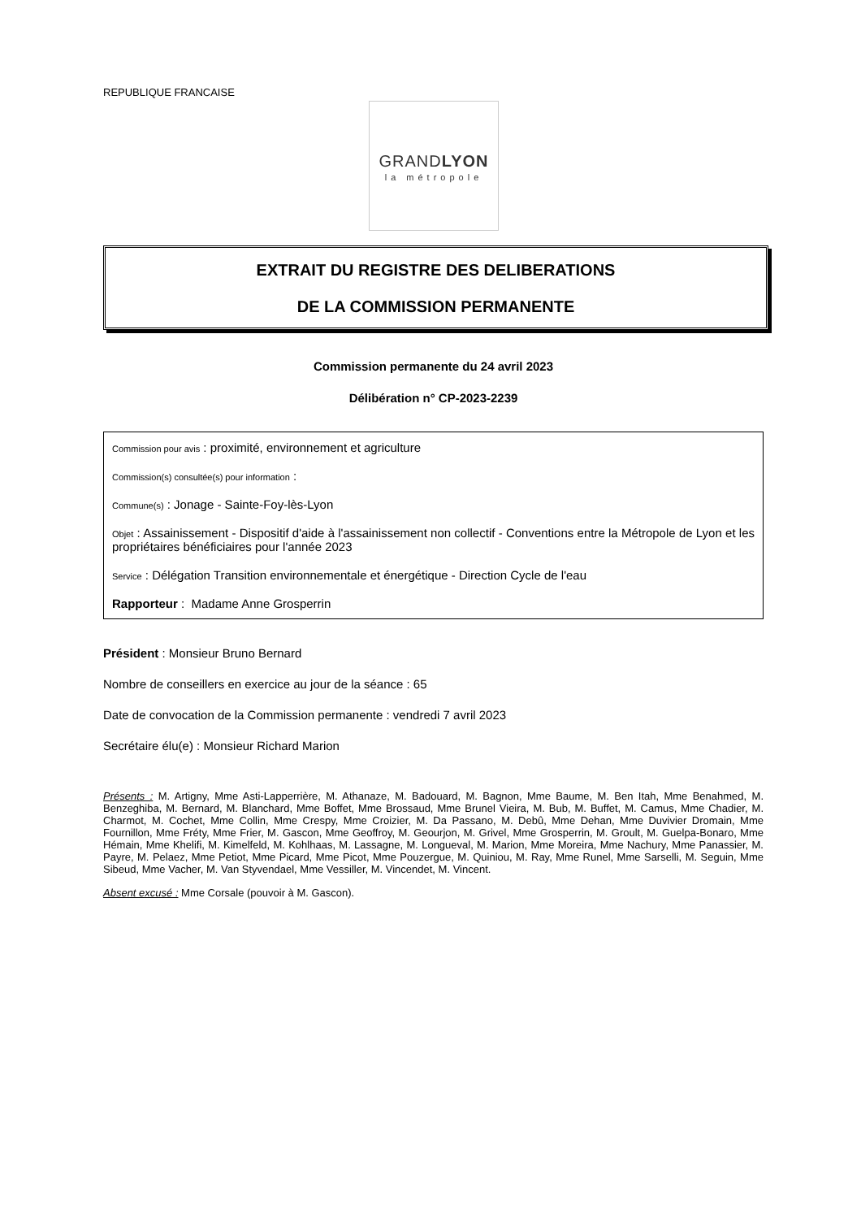REPUBLIQUE FRANCAISE
GRANDLYON
la métropole
EXTRAIT DU REGISTRE DES DELIBERATIONS
DE LA COMMISSION PERMANENTE
Commission permanente du 24 avril 2023
Délibération n° CP-2023-2239
Commission pour avis : proximité, environnement et agriculture
Commission(s) consultée(s) pour information :
Commune(s) : Jonage - Sainte-Foy-lès-Lyon
Objet : Assainissement - Dispositif d'aide à l'assainissement non collectif - Conventions entre la Métropole de Lyon et les propriétaires bénéficiaires pour l'année 2023
Service : Délégation Transition environnementale et énergétique - Direction Cycle de l'eau
Rapporteur : Madame Anne Grosperrin
Président : Monsieur Bruno Bernard
Nombre de conseillers en exercice au jour de la séance : 65
Date de convocation de la Commission permanente : vendredi 7 avril 2023
Secrétaire élu(e) : Monsieur Richard Marion
Présents : M. Artigny, Mme Asti-Lapperrière, M. Athanaze, M. Badouard, M. Bagnon, Mme Baume, M. Ben Itah, Mme Benahmed, M. Benzeghiba, M. Bernard, M. Blanchard, Mme Boffet, Mme Brossaud, Mme Brunel Vieira, M. Bub, M. Buffet, M. Camus, Mme Chadier, M. Charmot, M. Cochet, Mme Collin, Mme Crespy, Mme Croizier, M. Da Passano, M. Debû, Mme Dehan, Mme Duvivier Dromain, Mme Fournillon, Mme Fréty, Mme Frier, M. Gascon, Mme Geoffroy, M. Geourjon, M. Grivel, Mme Grosperrin, M. Groult, M. Guelpa-Bonaro, Mme Hémain, Mme Khelifi, M. Kimelfeld, M. Kohlhaas, M. Lassagne, M. Longueval, M. Marion, Mme Moreira, Mme Nachury, Mme Panassier, M. Payre, M. Pelaez, Mme Petiot, Mme Picard, Mme Picot, Mme Pouzergue, M. Quiniou, M. Ray, Mme Runel, Mme Sarselli, M. Seguin, Mme Sibeud, Mme Vacher, M. Van Styvendael, Mme Vessiller, M. Vincendet, M. Vincent.
Absent excusé : Mme Corsale (pouvoir à M. Gascon).